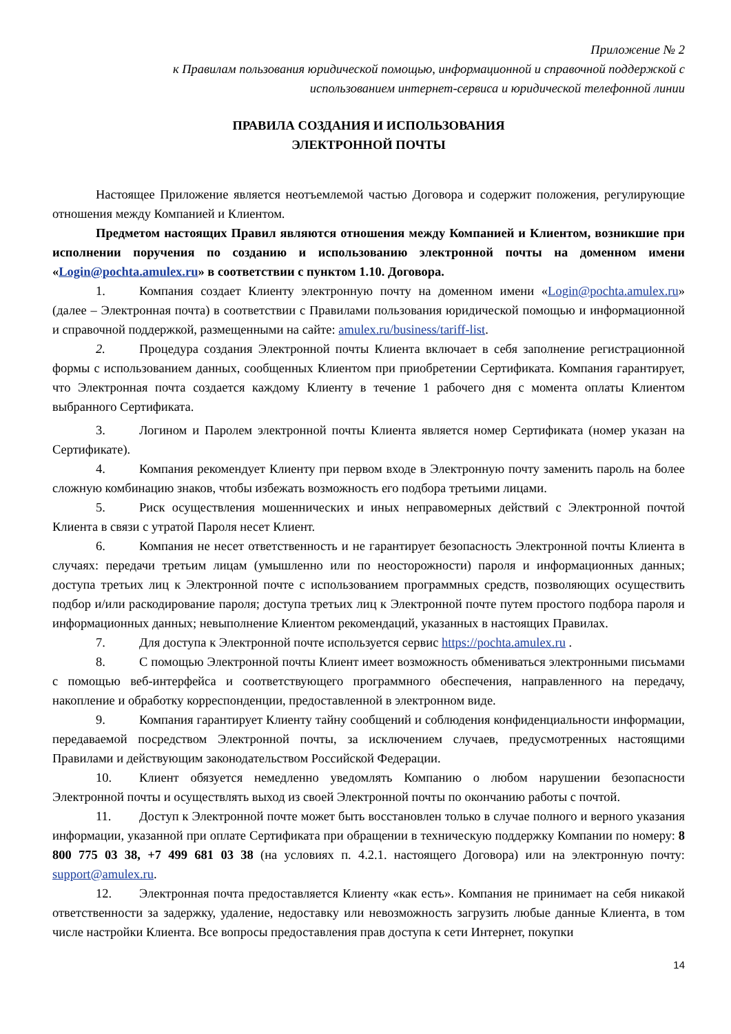Приложение № 2
к Правилам пользования юридической помощью, информационной и справочной поддержкой с
использованием интернет-сервиса и юридической телефонной линии
ПРАВИЛА СОЗДАНИЯ И ИСПОЛЬЗОВАНИЯ
ЭЛЕКТРОННОЙ ПОЧТЫ
Настоящее Приложение является неотъемлемой частью Договора и содержит положения, регулирующие отношения между Компанией и Клиентом.
Предметом настоящих Правил являются отношения между Компанией и Клиентом, возникшие при исполнении поручения по созданию и использованию электронной почты на доменном имени «Login@pochta.amulex.ru» в соответствии с пунктом 1.10. Договора.
1. Компания создает Клиенту электронную почту на доменном имени «Login@pochta.amulex.ru» (далее – Электронная почта) в соответствии с Правилами пользования юридической помощью и информационной и справочной поддержкой, размещенными на сайте: amulex.ru/business/tariff-list.
2. Процедура создания Электронной почты Клиента включает в себя заполнение регистрационной формы с использованием данных, сообщенных Клиентом при приобретении Сертификата. Компания гарантирует, что Электронная почта создается каждому Клиенту в течение 1 рабочего дня с момента оплаты Клиентом выбранного Сертификата.
3. Логином и Паролем электронной почты Клиента является номер Сертификата (номер указан на Сертификате).
4. Компания рекомендует Клиенту при первом входе в Электронную почту заменить пароль на более сложную комбинацию знаков, чтобы избежать возможность его подбора третьими лицами.
5. Риск осуществления мошеннических и иных неправомерных действий с Электронной почтой Клиента в связи с утратой Пароля несет Клиент.
6. Компания не несет ответственность и не гарантирует безопасность Электронной почты Клиента в случаях: передачи третьим лицам (умышленно или по неосторожности) пароля и информационных данных; доступа третьих лиц к Электронной почте с использованием программных средств, позволяющих осуществить подбор и/или раскодирование пароля; доступа третьих лиц к Электронной почте путем простого подбора пароля и информационных данных; невыполнение Клиентом рекомендаций, указанных в настоящих Правилах.
7. Для доступа к Электронной почте используется сервис https://pochta.amulex.ru .
8. С помощью Электронной почты Клиент имеет возможность обмениваться электронными письмами с помощью веб-интерфейса и соответствующего программного обеспечения, направленного на передачу, накопление и обработку корреспонденции, предоставленной в электронном виде.
9. Компания гарантирует Клиенту тайну сообщений и соблюдения конфиденциальности информации, передаваемой посредством Электронной почты, за исключением случаев, предусмотренных настоящими Правилами и действующим законодательством Российской Федерации.
10. Клиент обязуется немедленно уведомлять Компанию о любом нарушении безопасности Электронной почты и осуществлять выход из своей Электронной почты по окончанию работы с почтой.
11. Доступ к Электронной почте может быть восстановлен только в случае полного и верного указания информации, указанной при оплате Сертификата при обращении в техническую поддержку Компании по номеру: 8 800 775 03 38, +7 499 681 03 38 (на условиях п. 4.2.1. настоящего Договора) или на электронную почту: support@amulex.ru.
12. Электронная почта предоставляется Клиенту «как есть». Компания не принимает на себя никакой ответственности за задержку, удаление, недоставку или невозможность загрузить любые данные Клиента, в том числе настройки Клиента. Все вопросы предоставления прав доступа к сети Интернет, покупки
14